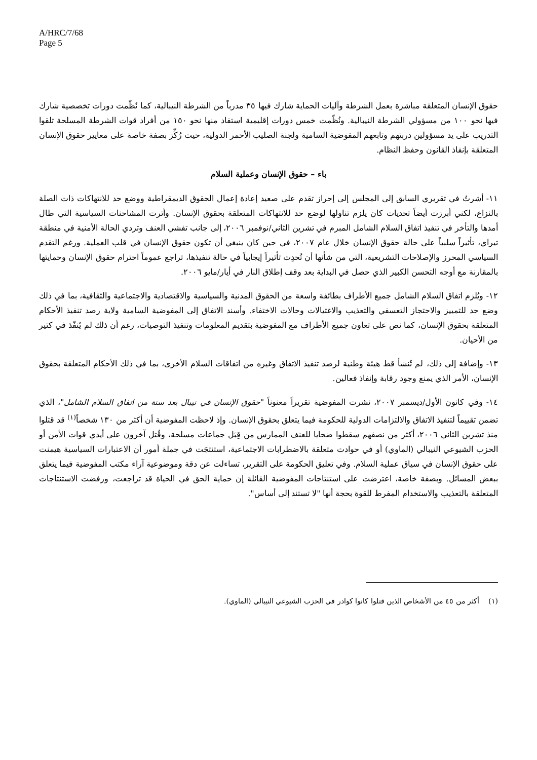A/HRC/7/68
Page 5
حقوق الإنسان المتعلقة مباشرة بعمل الشرطة وآليات الحماية شارك فيها ٣٥ مدرباً من الشرطة النيبالية، كما نُظّمت دورات تخصصية شارك فيها نحو ١٠٠ من مسؤولي الشرطة النيبالية. ونُظّمت خمس دورات إقليمية استفاد منها نحو ١٥٠ من أفراد قوات الشرطة المسلحة تلقوا التدريب على يد مسؤولين دربتهم وتابعهم المفوضية السامية ولجنة الصليب الأحمر الدولية، حيث رُكِّز بصفة خاصة على معايير حقوق الإنسان المتعلقة بإنفاذ القانون وحفظ النظام.
باء – حقوق الإنسان وعملية السلام
١١- أشرتُ في تقريري السابق إلى المجلس إلى إحراز تقدم على صعيد إعادة إعمال الحقوق الديمقراطية ووضع حد للانتهاكات ذات الصلة بالنزاع، لكني أبرزت أيضاً تحديات كان يلزم تناولها لوضع حد للانتهاكات المتعلقة بحقوق الإنسان. وأثرت المشاحنات السياسية التي طال أمدها والتأخر في تنفيذ اتفاق السلام الشامل المبرم في تشرين الثاني/نوفمبر ٢٠٠٦، إلى جانب تفشي العنف وتردي الحالة الأمنية في منطقة تيراي، تأثيراً سلبياً على حالة حقوق الإنسان خلال عام ٢٠٠٧، في حين كان ينبغي أن تكون حقوق الإنسان في قلب العملية. ورغم التقدم السياسي المحرز والإصلاحات التشريعية، التي من شأنها أن تُحدِث تأثيراً إيجابياً في حالة تنفيذها، تراجع عموماً احترام حقوق الإنسان وحمايتها بالمقارنة مع أوجه التحسن الكبير الذي حصل في البداية بعد وقف إطلاق النار في أيار/مايو ٢٠٠٦.
١٢- ويُلزم اتفاق السلام الشامل جميع الأطراف بطائفة واسعة من الحقوق المدنية والسياسية والاقتصادية والاجتماعية والثقافية، بما في ذلك وضع حد للتمييز والاحتجاز التعسفي والتعذيب والاغتيالات وحالات الاختفاء. وأسند الاتفاق إلى المفوضية السامية ولاية رصد تنفيذ الأحكام المتعلقة بحقوق الإنسان، كما نص على تعاون جميع الأطراف مع المفوضية بتقديم المعلومات وتنفيذ التوصيات، رغم أن ذلك لم يُنفّذ في كثير من الأحيان.
١٣- وإضافة إلى ذلك، لم تُنشأ قط هيئة وطنية لرصد تنفيذ الاتفاق وغيره من اتفاقات السلام الأخرى، بما في ذلك الأحكام المتعلقة بحقوق الإنسان، الأمر الذي يمنع وجود رقابة وإنفاذ فعالين.
١٤- وفي كانون الأول/ديسمبر ٢٠٠٧، نشرت المفوضية تقريراً معنوناً "حقوق الإنسان في نيبال بعد سنة من اتفاق السلام الشامل"، الذي تضمن تقييماً لتنفيذ الاتفاق والالتزامات الدولية للحكومة فيما يتعلق بحقوق الإنسان. وإذ لاحظت المفوضية أن أكثر من ١٣٠ شخصاً<sup>(١)</sup> قد قتلوا منذ تشرين الثاني ٢٠٠٦، أكثر من نصفهم سقطوا ضحايا للعنف الممارس من قِبَل جماعات مسلحة، وقُتل آخرون على أيدي قوات الأمن أو الحزب الشيوعي النيبالي (الماوي) أو في حوادث متعلقة بالاضطرابات الاجتماعية، استنتجَت في جملة أمور أن الاعتبارات السياسية هيمنت على حقوق الإنسان في سياق عملية السلام. وفي تعليق الحكومة على التقرير، تساءلت عن دقة وموضوعية آراء مكتب المفوضية فيما يتعلق ببعض المسائل. وبصفة خاصة، اعترضت على استنتاجات المفوضية القائلة إن حماية الحق في الحياة قد تراجعت، ورفضت الاستنتاجات المتعلقة بالتعذيب والاستخدام المفرط للقوة بحجة أنها "لا تستند إلى أساس".
(١) أكثر من ٤٥ من الأشخاص الذين قتلوا كانوا كوادر في الحزب الشيوعي النيبالي (الماوي).